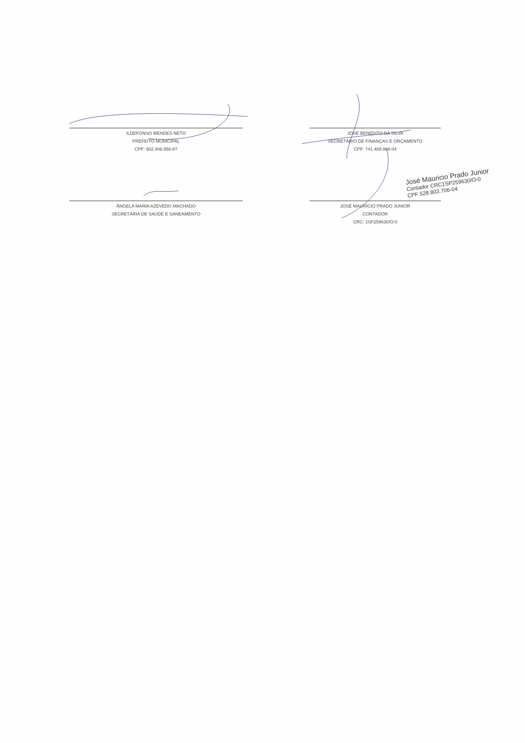ILDEFONSO MENDES NETO
PREFEITO MUNICIPAL
CPF: 602.406.958-87
JOSÉ BENEDITO DA SILVA
SECRETÁRIO DE FINANÇAS E ORÇAMENTO
CPF: 741.489.908-04
ÂNGELA MARIA AZEVEDO MACHADO
SECRETÁRIA DE SAÚDE E SANEAMENTO
JOSÉ MAURÍCIO PRADO JUNIOR
CONTADOR
CRC: 1SP259630/O-0
José Mauricio Prado Junior
Contador CRC1SP259630/O-0
CPF 528.803.706-04